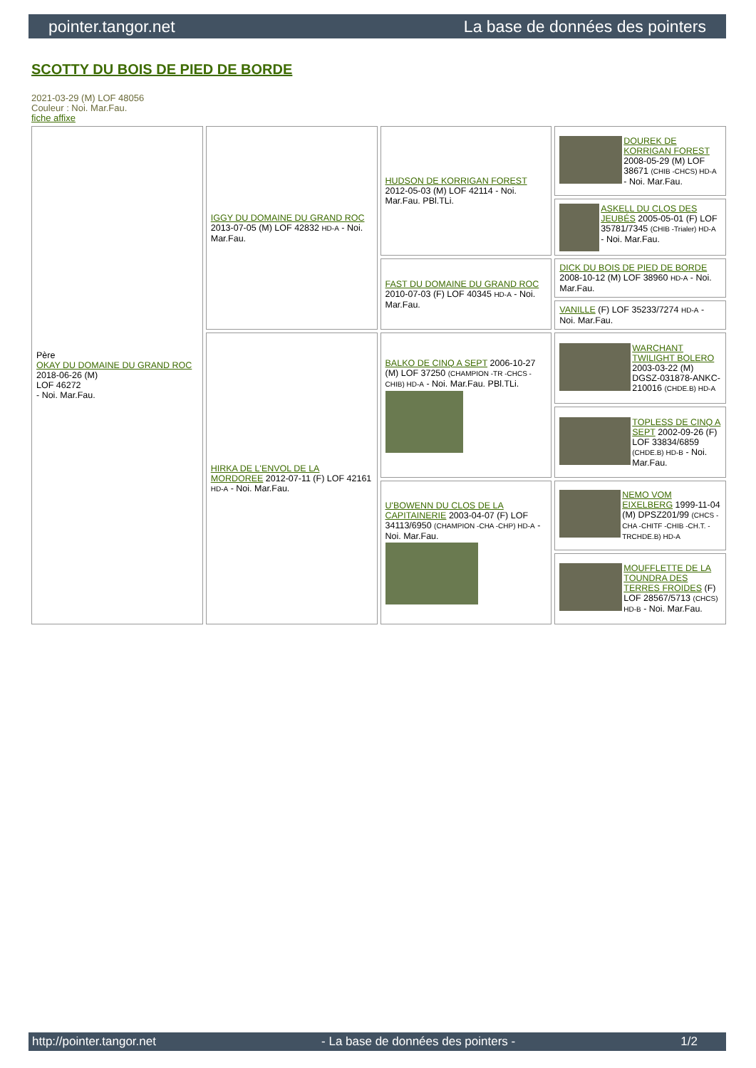pointer.tangor.net La base de données des pointers
SCOTTY DU BOIS DE PIED DE BORDE
2021-03-29 (M) LOF 48056
Couleur : Noi. Mar.Fau.
fiche affixe
| Père OKAY DU DOMAINE DU GRAND ROC 2018-06-26 (M) LOF 46272 - Noi. Mar.Fau. | IGGY DU DOMAINE DU GRAND ROC 2013-07-05 (M) LOF 42832 HD-A - Noi. Mar.Fau. | HUDSON DE KORRIGAN FOREST 2012-05-03 (M) LOF 42114 - Noi. Mar.Fau. PBl.TLi. | DOUREK DE KORRIGAN FOREST 2008-05-29 (M) LOF 38671 (CHIB -CHCS) HD-A - Noi. Mar.Fau. |
| | | | ASKELL DU CLOS DES JEUBÉS 2005-05-01 (F) LOF 35781/7345 (CHIB -Trialer) HD-A - Noi. Mar.Fau. |
| | | FAST DU DOMAINE DU GRAND ROC 2010-07-03 (F) LOF 40345 HD-A - Noi. Mar.Fau. | DICK DU BOIS DE PIED DE BORDE 2008-10-12 (M) LOF 38960 HD-A - Noi. Mar.Fau. |
| | | | VANILLE (F) LOF 35233/7274 HD-A - Noi. Mar.Fau. |
| | HIRKA DE L'ENVOL DE LA MORDOREE 2012-07-11 (F) LOF 42161 HD-A - Noi. Mar.Fau. | BALKO DE CINQ A SEPT 2006-10-27 (M) LOF 37250 (CHAMPION -TR -CHCS -CHIB) HD-A - Noi. Mar.Fau. PBl.TLi. | WARCHANT TWILIGHT BOLERO 2003-03-22 (M) DGSZ-031878-ANKC-210016 (CHDE.B) HD-A |
| | | | TOPLESS DE CINQ A SEPT 2002-09-26 (F) LOF 33834/6859 (CHDE.B) HD-B - Noi. Mar.Fau. |
| | | U'BOWENN DU CLOS DE LA CAPITAINERIE 2003-04-07 (F) LOF 34113/6950 (CHAMPION -CHA -CHP) HD-A - Noi. Mar.Fau. | NEMO VOM EIXELBERG 1999-11-04 (M) DPSZ201/99 (CHCS -CHA -CHITF -CHIB -CH.T. -TRCHDE.B) HD-A |
| | | | MOUFFLETTE DE LA TOUNDRA DES TERRES FROIDES (F) LOF 28567/5713 (CHCS) HD-B - Noi. Mar.Fau. |
http://pointer.tangor.net - La base de données des pointers - 1/2